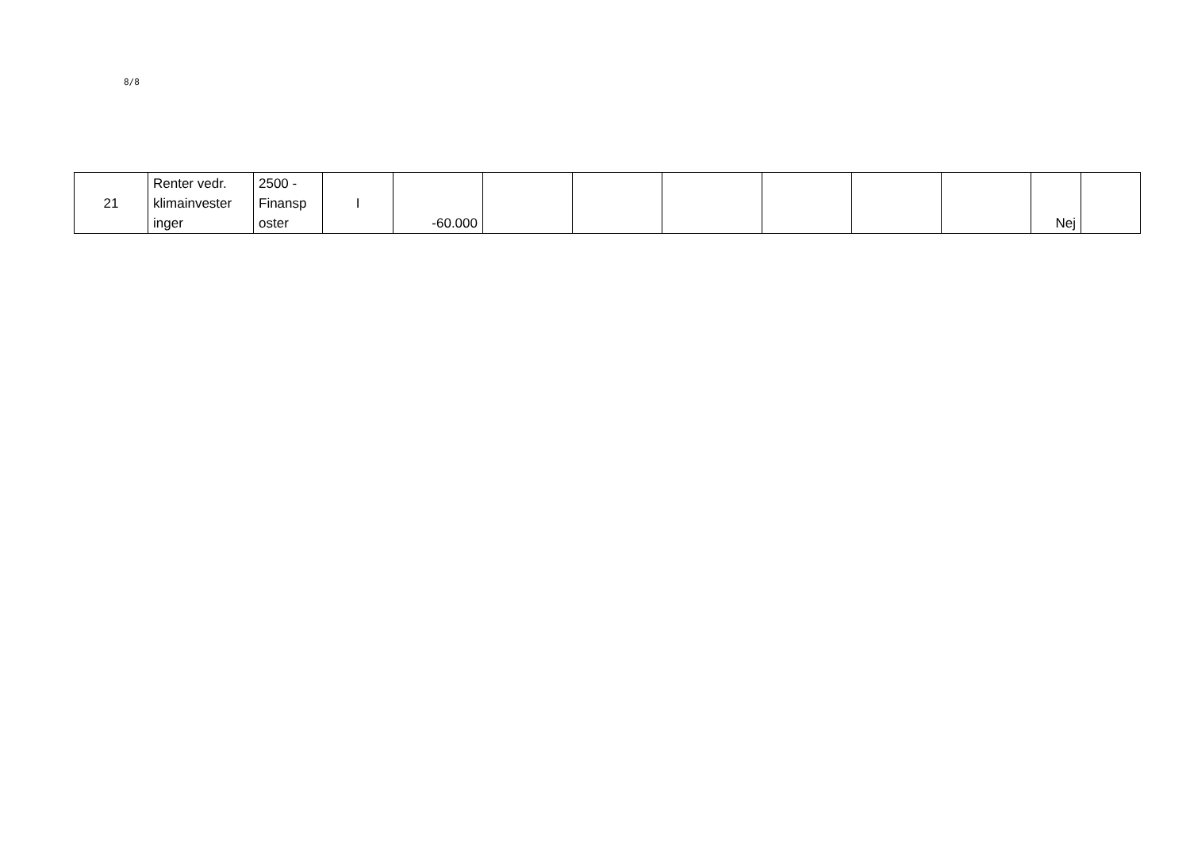8/8
| 21 | Renter vedr. klimainvester inger | 2500 - Finansp oster | I | -60.000 | | | | | | | Nej | |